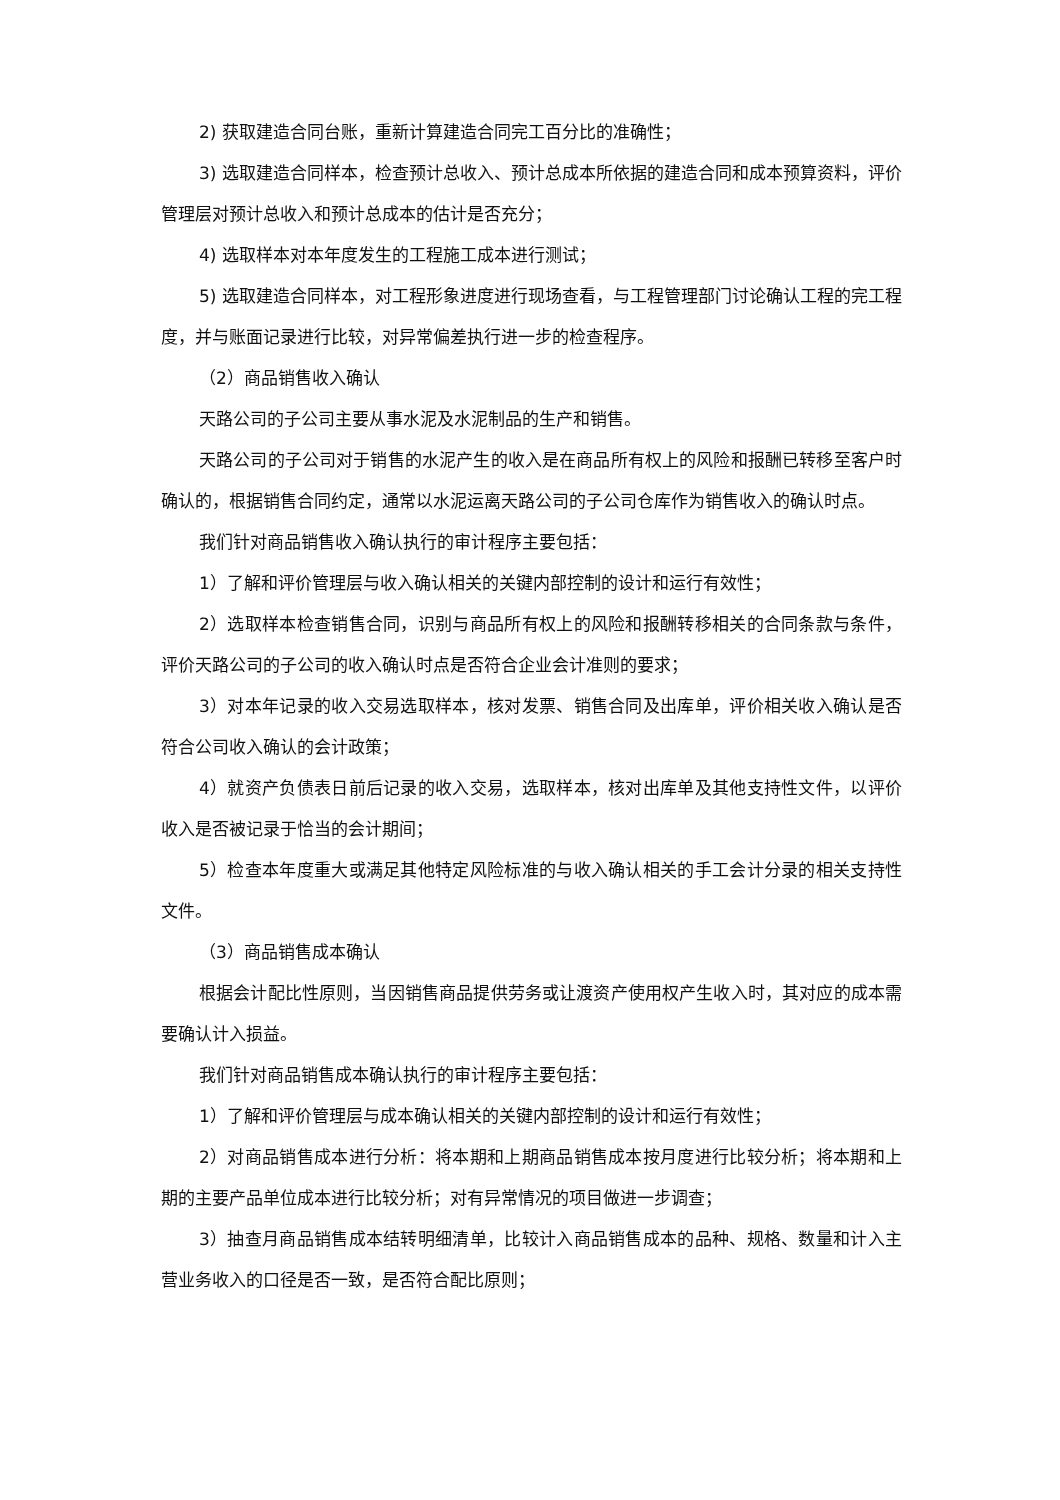2) 获取建造合同台账，重新计算建造合同完工百分比的准确性；
3) 选取建造合同样本，检查预计总收入、预计总成本所依据的建造合同和成本预算资料，评价管理层对预计总收入和预计总成本的估计是否充分；
4) 选取样本对本年度发生的工程施工成本进行测试；
5) 选取建造合同样本，对工程形象进度进行现场查看，与工程管理部门讨论确认工程的完工程度，并与账面记录进行比较，对异常偏差执行进一步的检查程序。
（2）商品销售收入确认
天路公司的子公司主要从事水泥及水泥制品的生产和销售。
天路公司的子公司对于销售的水泥产生的收入是在商品所有权上的风险和报酬已转移至客户时确认的，根据销售合同约定，通常以水泥运离天路公司的子公司仓库作为销售收入的确认时点。
我们针对商品销售收入确认执行的审计程序主要包括：
1）了解和评价管理层与收入确认相关的关键内部控制的设计和运行有效性；
2）选取样本检查销售合同，识别与商品所有权上的风险和报酬转移相关的合同条款与条件，评价天路公司的子公司的收入确认时点是否符合企业会计准则的要求；
3）对本年记录的收入交易选取样本，核对发票、销售合同及出库单，评价相关收入确认是否符合公司收入确认的会计政策；
4）就资产负债表日前后记录的收入交易，选取样本，核对出库单及其他支持性文件，以评价收入是否被记录于恰当的会计期间；
5）检查本年度重大或满足其他特定风险标准的与收入确认相关的手工会计分录的相关支持性文件。
（3）商品销售成本确认
根据会计配比性原则，当因销售商品提供劳务或让渡资产使用权产生收入时，其对应的成本需要确认计入损益。
我们针对商品销售成本确认执行的审计程序主要包括：
1）了解和评价管理层与成本确认相关的关键内部控制的设计和运行有效性；
2）对商品销售成本进行分析：将本期和上期商品销售成本按月度进行比较分析；将本期和上期的主要产品单位成本进行比较分析；对有异常情况的项目做进一步调查；
3）抽查月商品销售成本结转明细清单，比较计入商品销售成本的品种、规格、数量和计入主营业务收入的口径是否一致，是否符合配比原则；